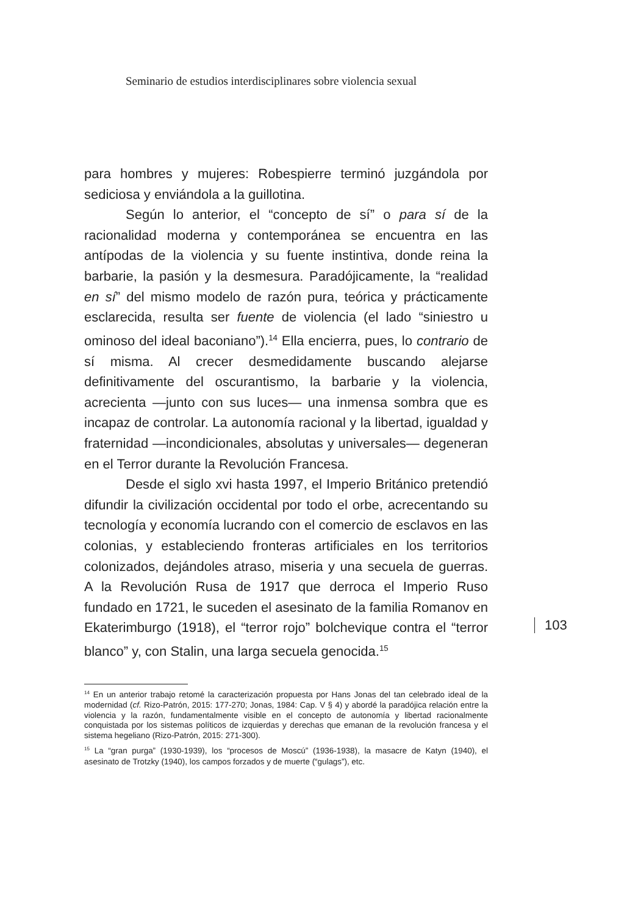Seminario de estudios interdisciplinares sobre violencia sexual
para hombres y mujeres: Robespierre terminó juzgándola por sediciosa y enviándola a la guillotina.
Según lo anterior, el “concepto de sí” o para sí de la racionalidad moderna y contemporánea se encuentra en las antípodas de la violencia y su fuente instintiva, donde reina la barbarie, la pasión y la desmesura. Paradójicamente, la “realidad en sí” del mismo modelo de razón pura, teórica y prácticamente esclarecida, resulta ser fuente de violencia (el lado “siniestro u ominoso del ideal baconiano”).<sup>14</sup> Ella encierra, pues, lo contrario de sí misma. Al crecer desmedidamente buscando alejarse definitivamente del oscurantismo, la barbarie y la violencia, acrecienta —junto con sus luces— una inmensa sombra que es incapaz de controlar. La autonomía racional y la libertad, igualdad y fraternidad —incondicionales, absolutas y universales— degeneran en el Terror durante la Revolución Francesa.
Desde el siglo xvi hasta 1997, el Imperio Británico pretendió difundir la civilización occidental por todo el orbe, acrecentando su tecnología y economía lucrando con el comercio de esclavos en las colonias, y estableciendo fronteras artificiales en los territorios colonizados, dejándoles atraso, miseria y una secuela de guerras. A la Revolución Rusa de 1917 que derroca el Imperio Ruso fundado en 1721, le suceden el asesinato de la familia Romanov en Ekaterimburgo (1918), el “terror rojo” bolchevique contra el “terror blanco” y, con Stalin, una larga secuela genocida.<sup>15</sup>
103
<sup>14</sup> En un anterior trabajo retomé la caracterización propuesta por Hans Jonas del tan celebrado ideal de la modernidad (cf. Rizo-Patrón, 2015: 177-270; Jonas, 1984: Cap. V § 4) y abordé la paradójica relación entre la violencia y la razón, fundamentalmente visible en el concepto de autonomía y libertad racionalmente conquistada por los sistemas políticos de izquierdas y derechas que emanan de la revolución francesa y el sistema hegeliano (Rizo-Patrón, 2015: 271-300).
<sup>15</sup> La “gran purga” (1930-1939), los “procesos de Moscú” (1936-1938), la masacre de Katyn (1940), el asesinato de Trotzky (1940), los campos forzados y de muerte (“gulags”), etc.